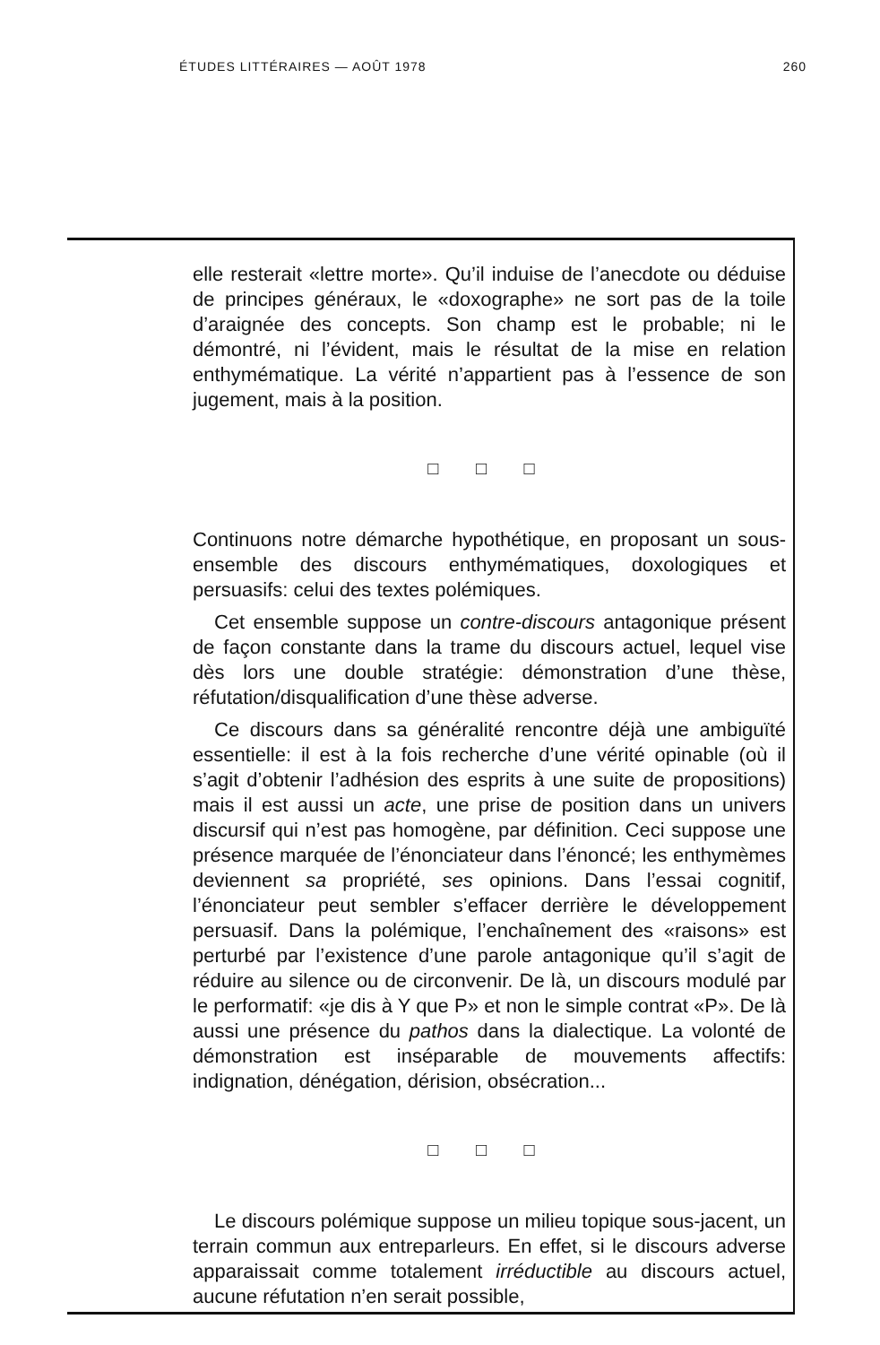ÉTUDES LITTÉRAIRES — AOÛT 1978 260
elle resterait «lettre morte». Qu’il induise de l’anecdote ou déduise de principes généraux, le «doxographe» ne sort pas de la toile d’araignée des concepts. Son champ est le probable; ni le démontré, ni l’évident, mais le résultat de la mise en relation enthymématique. La vérité n’appartient pas à l’essence de son jugement, mais à la position.
□ □ □
Continuons notre démarche hypothétique, en proposant un sous-ensemble des discours enthymématiques, doxologiques et persuasifs: celui des textes polémiques.
Cet ensemble suppose un contre-discours antagonique présent de façon constante dans la trame du discours actuel, lequel vise dès lors une double stratégie: démonstration d’une thèse, réfutation/disqualification d’une thèse adverse.
Ce discours dans sa généralité rencontre déjà une ambiguïté essentielle: il est à la fois recherche d’une vérité opinable (où il s’agit d’obtenir l’adhésion des esprits à une suite de propositions) mais il est aussi un acte, une prise de position dans un univers discursif qui n’est pas homogène, par définition. Ceci suppose une présence marquée de l’énonciateur dans l’énoncé; les enthymèmes deviennent sa propriété, ses opinions. Dans l’essai cognitif, l’énonciateur peut sembler s’effacer derrière le développement persuasif. Dans la polémique, l’enchaînement des «raisons» est perturbé par l’existence d’une parole antagonique qu’il s’agit de réduire au silence ou de circonvenir. De là, un discours modulé par le performatif: «je dis à Y que P» et non le simple contrat «P». De là aussi une présence du pathos dans la dialectique. La volonté de démonstration est inséparable de mouvements affectifs: indignation, dénégation, dérision, obsécration...
□ □ □
Le discours polémique suppose un milieu topique sous-jacent, un terrain commun aux entreparleurs. En effet, si le discours adverse apparaissait comme totalement irréductible au discours actuel, aucune réfutation n’en serait possible,